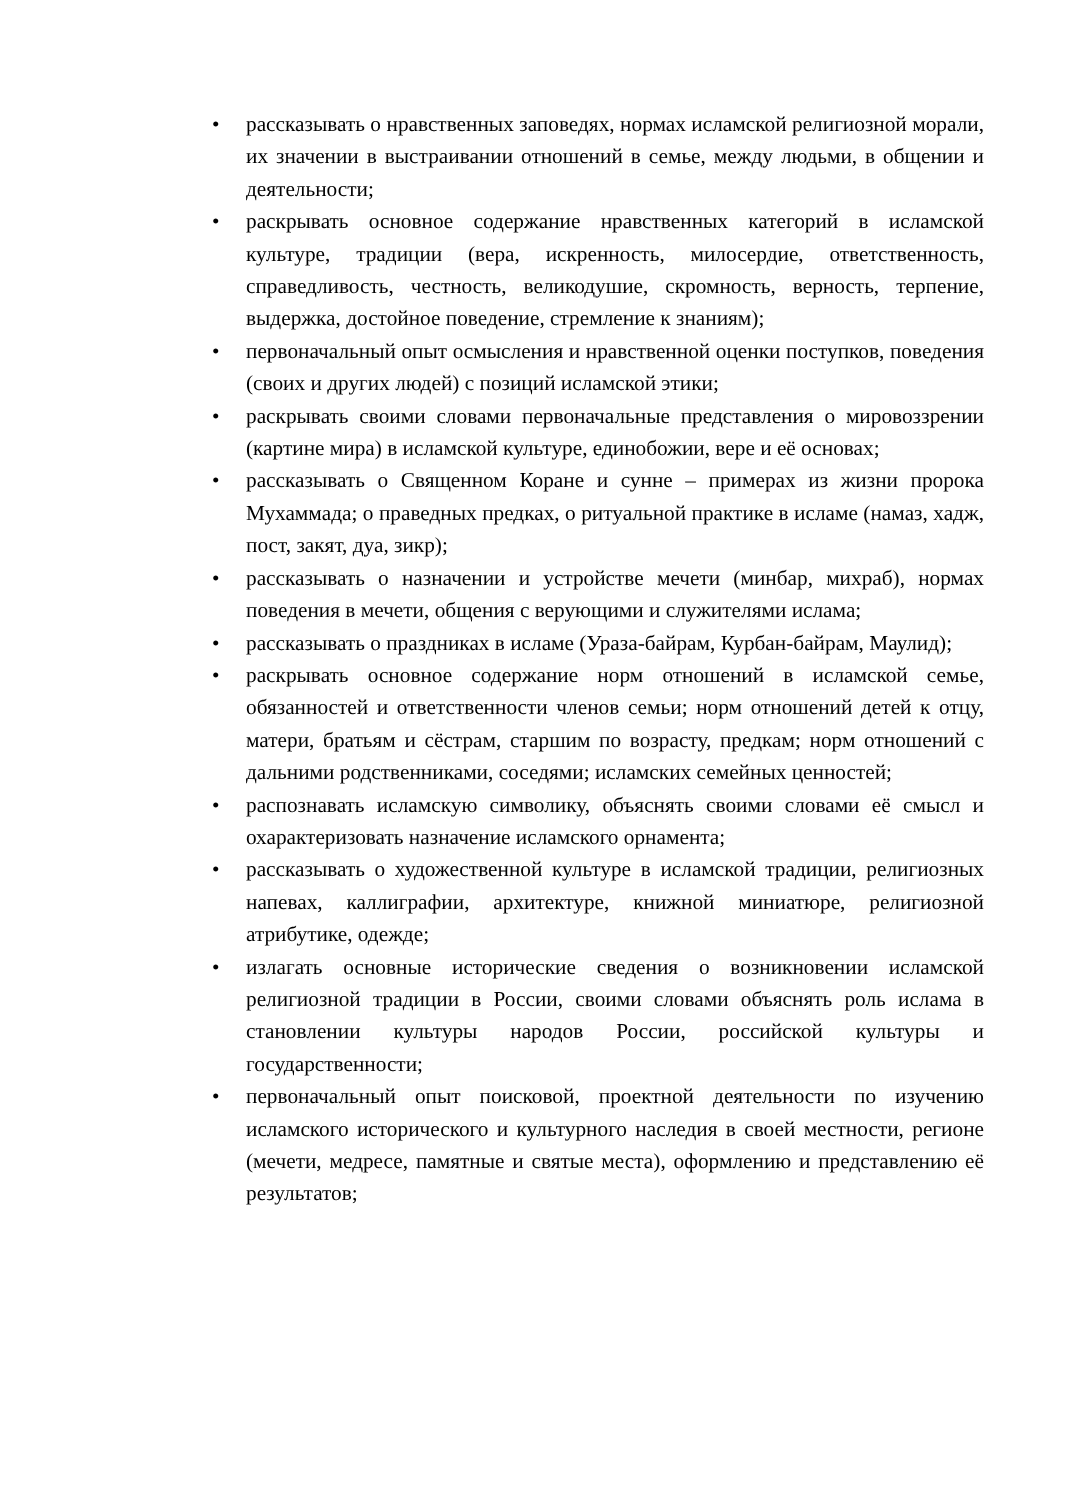• рассказывать о нравственных заповедях, нормах исламской религиозной морали, их значении в выстраивании отношений в семье, между людьми, в общении и деятельности;
• раскрывать основное содержание нравственных категорий в исламской культуре, традиции (вера, искренность, милосердие, ответственность, справедливость, честность, великодушие, скромность, верность, терпение, выдержка, достойное поведение, стремление к знаниям);
• первоначальный опыт осмысления и нравственной оценки поступков, поведения (своих и других людей) с позиций исламской этики;
• раскрывать своими словами первоначальные представления о мировоззрении (картине мира) в исламской культуре, единобожии, вере и её основах;
• рассказывать о Священном Коране и сунне – примерах из жизни пророка Мухаммада; о праведных предках, о ритуальной практике в исламе (намаз, хадж, пост, закят, дуа, зикр);
• рассказывать о назначении и устройстве мечети (минбар, михраб), нормах поведения в мечети, общения с верующими и служителями ислама;
• рассказывать о праздниках в исламе (Ураза-байрам, Курбан-байрам, Маулид);
• раскрывать основное содержание норм отношений в исламской семье, обязанностей и ответственности членов семьи; норм отношений детей к отцу, матери, братьям и сёстрам, старшим по возрасту, предкам; норм отношений с дальними родственниками, соседями; исламских семейных ценностей;
• распознавать исламскую символику, объяснять своими словами её смысл и охарактеризовать назначение исламского орнамента;
• рассказывать о художественной культуре в исламской традиции, религиозных напевах, каллиграфии, архитектуре, книжной миниатюре, религиозной атрибутике, одежде;
• излагать основные исторические сведения о возникновении исламской религиозной традиции в России, своими словами объяснять роль ислама в становлении культуры народов России, российской культуры и государственности;
• первоначальный опыт поисковой, проектной деятельности по изучению исламского исторического и культурного наследия в своей местности, регионе (мечети, медресе, памятные и святые места), оформлению и представлению её результатов;